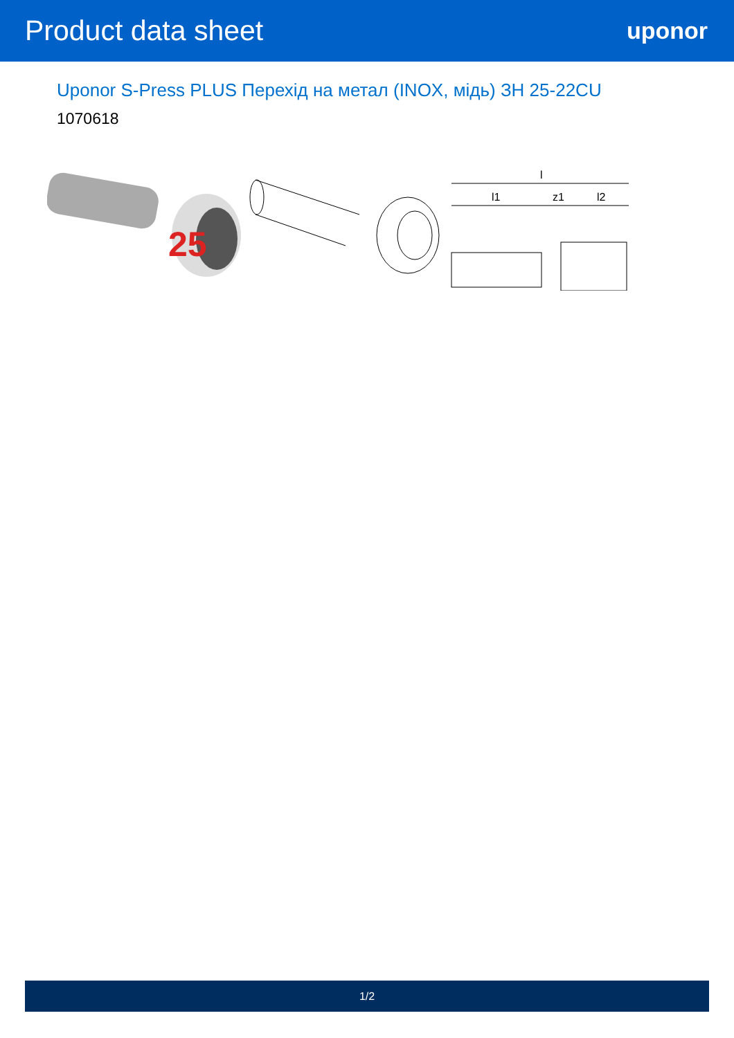Product data sheet
uponor
Uponor S-Press PLUS Перехід на метал (INOX, мідь) ЗН 25-22CU
1070618
25
l
l1
z1
l2
1/2